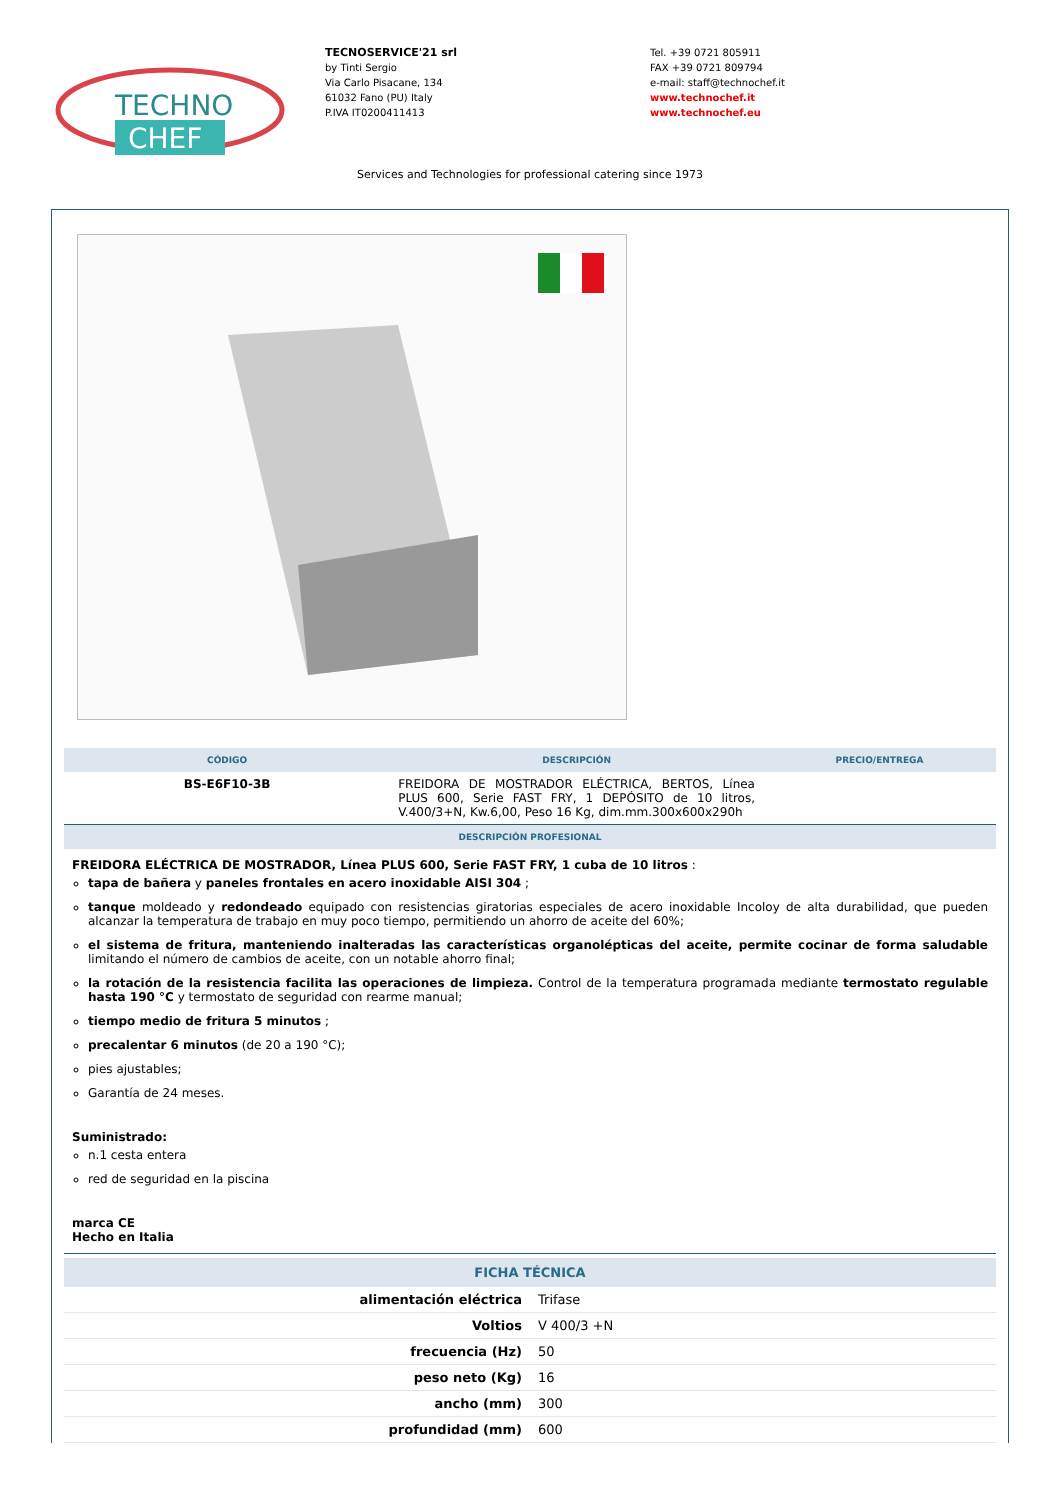TECHNO
CHEF
TECNOSERVICE'21 srl
by Tinti Sergio
Via Carlo Pisacane, 134
61032 Fano (PU) Italy
P.IVA IT0200411413
Tel. +39 0721 805911
FAX +39 0721 809794
e-mail: staff@technochef.it
www.technochef.it
www.technochef.eu
Services and Technologies for professional catering since 1973
| CÓDIGO | DESCRIPCIÓN | PRECIO/ENTREGA |
| --- | --- | --- |
| BS-E6F10-3B | FREIDORA DE MOSTRADOR ELÉCTRICA, BERTOS, Línea PLUS 600, Serie FAST FRY, 1 DEPÓSITO de 10 litros, V.400/3+N, Kw.6,00, Peso 16 Kg, dim.mm.300x600x290h | |
| DESCRIPCIÓN PROFESIONAL | | |
| FREIDORA ELÉCTRICA DE MOSTRADOR, Línea PLUS 600, Serie FAST FRY, 1 cuba de 10 litros : tapa de bañera y paneles frontales en acero inoxidable AISI 304 ; tanque moldeado y redondeado equipado con resistencias giratorias especiales de acero inoxidable Incoloy de alta durabilidad, que pueden alcanzar la temperatura de trabajo en muy poco tiempo, permitiendo un ahorro de aceite del 60%; el sistema de fritura, manteniendo inalteradas las características organolépticas del aceite, permite cocinar de forma saludable limitando el número de cambios de aceite, con un notable ahorro final; la rotación de la resistencia facilita las operaciones de limpieza. Control de la temperatura programada mediante termostato regulable hasta 190 °C y termostato de seguridad con rearme manual; tiempo medio de fritura 5 minutos ; precalentar 6 minutos (de 20 a 190 °C); pies ajustables; Garantía de 24 meses. Suministrado: n.1 cesta entera red de seguridad en la piscina marca CE Hecho en Italia | | |
| FICHA TÉCNICA | |
| --- | --- |
| alimentación eléctrica | Trifase |
| Voltios | V 400/3 +N |
| frecuencia (Hz) | 50 |
| peso neto (Kg) | 16 |
| ancho (mm) | 300 |
| profundidad (mm) | 600 |